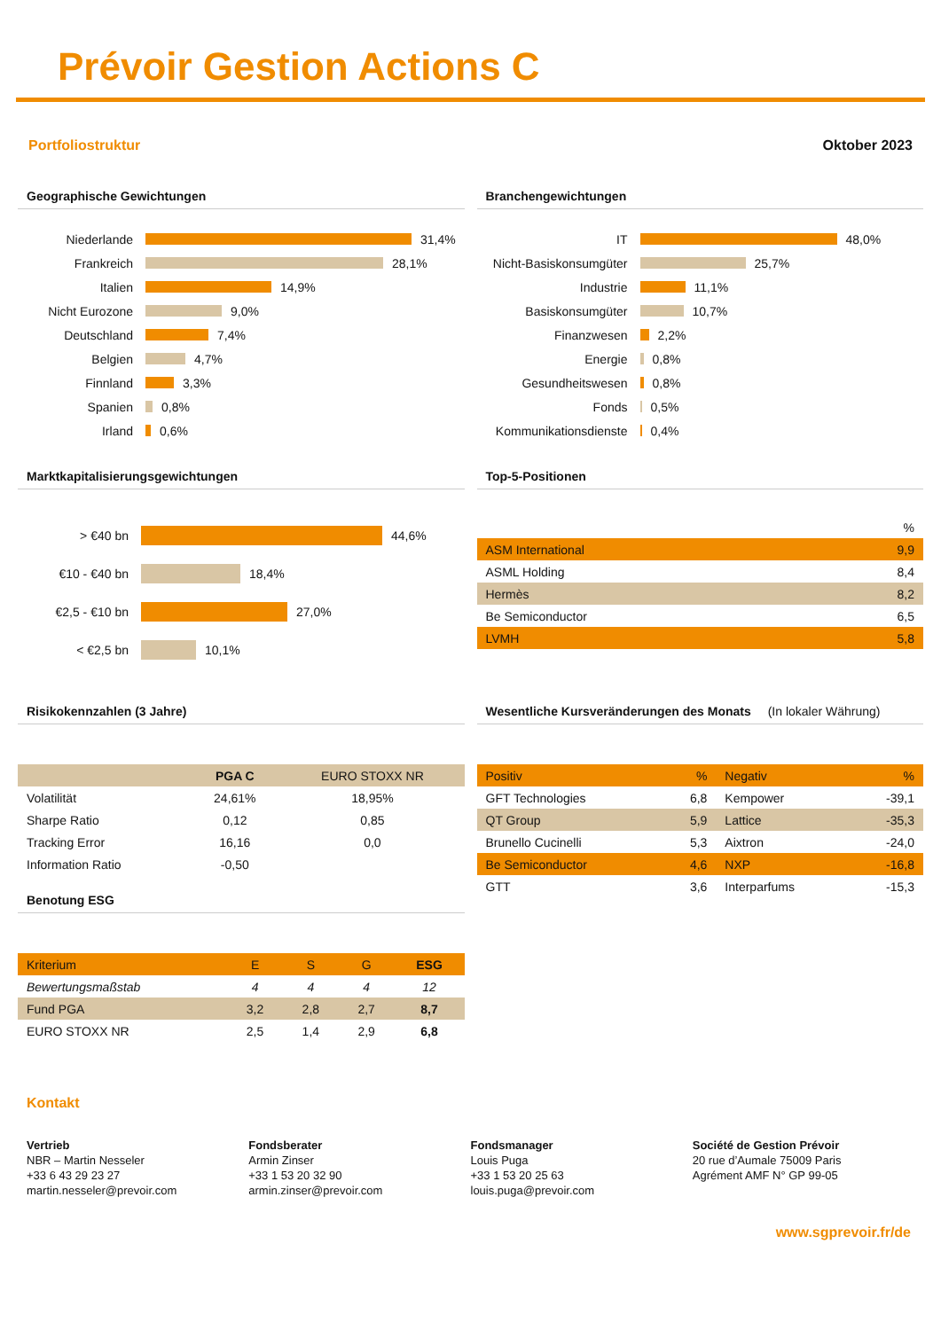Prévoir Gestion Actions C
Portfoliostruktur Oktober 2023
Geographische Gewichtungen
Niederlande 31,4%
Frankreich 28,1%
Italien 14,9%
Nicht Eurozone 9,0%
Deutschland 7,4%
Belgien 4,7%
Finnland 3,3%
Spanien 0,8%
Irland 0,6%
Branchengewichtungen
IT 48,0%
Nicht-Basiskonsumgüter 25,7%
Industrie 11,1%
Basiskonsumgüter 10,7%
Finanzwesen 2,2%
Energie 0,8%
Gesundheitswesen 0,8%
Fonds 0,5%
Kommunikationsdienste 0,4%
Marktkapitalisierungsgewichtungen
> €40 bn 44,6%
€10 - €40 bn 18,4%
€2,5 - €10 bn 27,0%
< €2,5 bn 10,1%
Top-5-Positionen
| | % |
| --- | --- |
| ASM International | 9,9 |
| ASML Holding | 8,4 |
| Hermès | 8,2 |
| Be Semiconductor | 6,5 |
| LVMH | 5,8 |
Risikokennzahlen (3 Jahre)
| | PGA C | EURO STOXX NR |
| Volatilität | 24,61% | 18,95% |
| Sharpe Ratio | 0,12 | 0,85 |
| Tracking Error | 16,16 | 0,0 |
| Information Ratio | -0,50 | |
Benotung ESG
| Kriterium | E | S | G | ESG |
| Bewertungsmaßstab | 4 | 4 | 4 | 12 |
| Fund PGA | 3,2 | 2,8 | 2,7 | 8,7 |
| EURO STOXX NR | 2,5 | 1,4 | 2,9 | 6,8 |
Wesentliche Kursveränderungen des Monats (In lokaler Währung)
| Positiv | % | Negativ | % |
| GFT Technologies | 6,8 | Kempower | -39,1 |
| QT Group | 5,9 | Lattice | -35,3 |
| Brunello Cucinelli | 5,3 | Aixtron | -24,0 |
| Be Semiconductor | 4,6 | NXP | -16,8 |
| GTT | 3,6 | Interparfums | -15,3 |
Kontakt
Vertrieb
NBR – Martin Nesseler
+33 6 43 29 23 27
martin.nesseler@prevoir.com
Fondsberater
Armin Zinser
+33 1 53 20 32 90
armin.zinser@prevoir.com
Fondsmanager
Louis Puga
+33 1 53 20 25 63
louis.puga@prevoir.com
Société de Gestion Prévoir
20 rue d’Aumale 75009 Paris
Agrément AMF N° GP 99-05
www.sgprevoir.fr/de